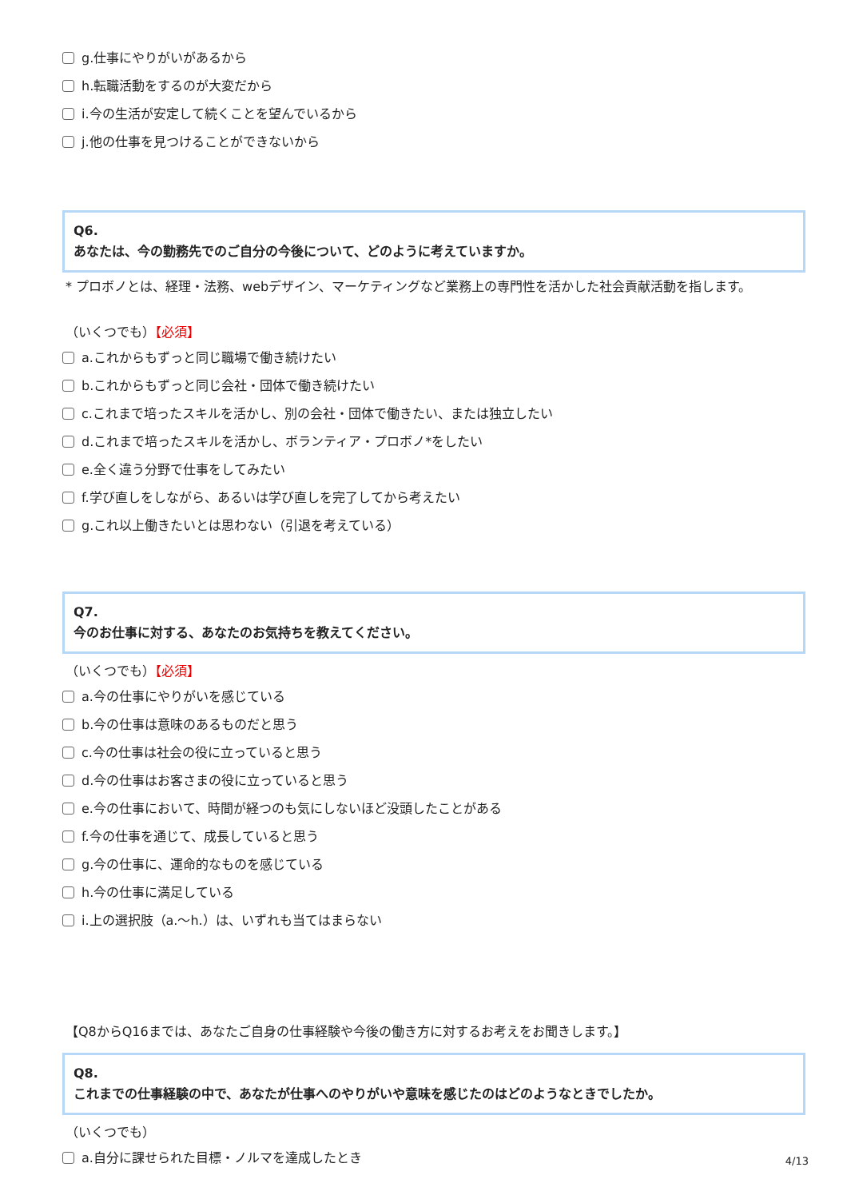g.仕事にやりがいがあるから
h.転職活動をするのが大変だから
i.今の生活が安定して続くことを望んでいるから
j.他の仕事を見つけることができないから
Q6.
あなたは、今の勤務先でのご自分の今後について、どのように考えていますか。
* プロボノとは、経理・法務、webデザイン、マーケティングなど業務上の専門性を活かした社会貢献活動を指します。
（いくつでも）【必須】
a.これからもずっと同じ職場で働き続けたい
b.これからもずっと同じ会社・団体で働き続けたい
c.これまで培ったスキルを活かし、別の会社・団体で働きたい、または独立したい
d.これまで培ったスキルを活かし、ボランティア・プロボノ*をしたい
e.全く違う分野で仕事をしてみたい
f.学び直しをしながら、あるいは学び直しを完了してから考えたい
g.これ以上働きたいとは思わない（引退を考えている）
Q7.
今のお仕事に対する、あなたのお気持ちを教えてください。
（いくつでも）【必須】
a.今の仕事にやりがいを感じている
b.今の仕事は意味のあるものだと思う
c.今の仕事は社会の役に立っていると思う
d.今の仕事はお客さまの役に立っていると思う
e.今の仕事において、時間が経つのも気にしないほど没頭したことがある
f.今の仕事を通じて、成長していると思う
g.今の仕事に、運命的なものを感じている
h.今の仕事に満足している
i.上の選択肢（a.～h.）は、いずれも当てはまらない
【Q8からQ16までは、あなたご自身の仕事経験や今後の働き方に対するお考えをお聞きします。】
Q8.
これまでの仕事経験の中で、あなたが仕事へのやりがいや意味を感じたのはどのようなときでしたか。
（いくつでも）
a.自分に課せられた目標・ノルマを達成したとき
4/13